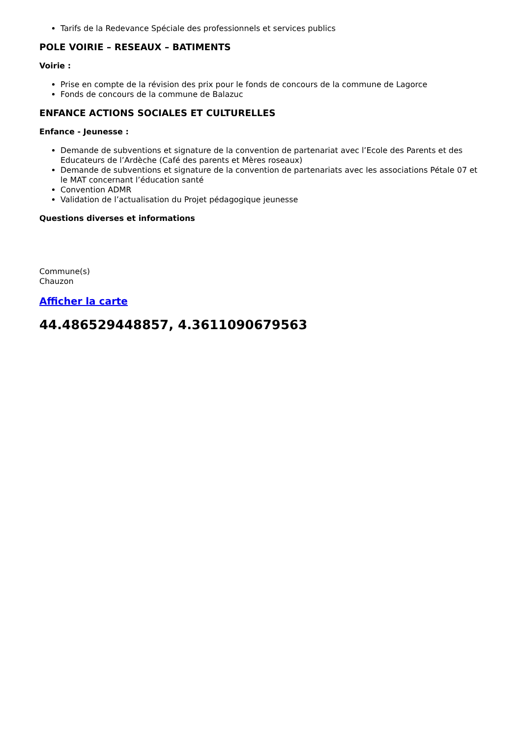Tarifs de la Redevance Spéciale des professionnels et services publics
POLE VOIRIE – RESEAUX – BATIMENTS
Voirie :
Prise en compte de la révision des prix pour le fonds de concours de la commune de Lagorce
Fonds de concours de la commune de Balazuc
ENFANCE ACTIONS SOCIALES ET CULTURELLES
Enfance - Jeunesse :
Demande de subventions et signature de la convention de partenariat avec l’Ecole des Parents et des Educateurs de l’Ardèche (Café des parents et Mères roseaux)
Demande de subventions et signature de la convention de partenariats avec les associations Pétale 07 et le MAT concernant l’éducation santé
Convention ADMR
Validation de l’actualisation du Projet pédagogique jeunesse
Questions diverses et informations
Commune(s)
Chauzon
Afficher la carte
44.486529448857, 4.3611090679563